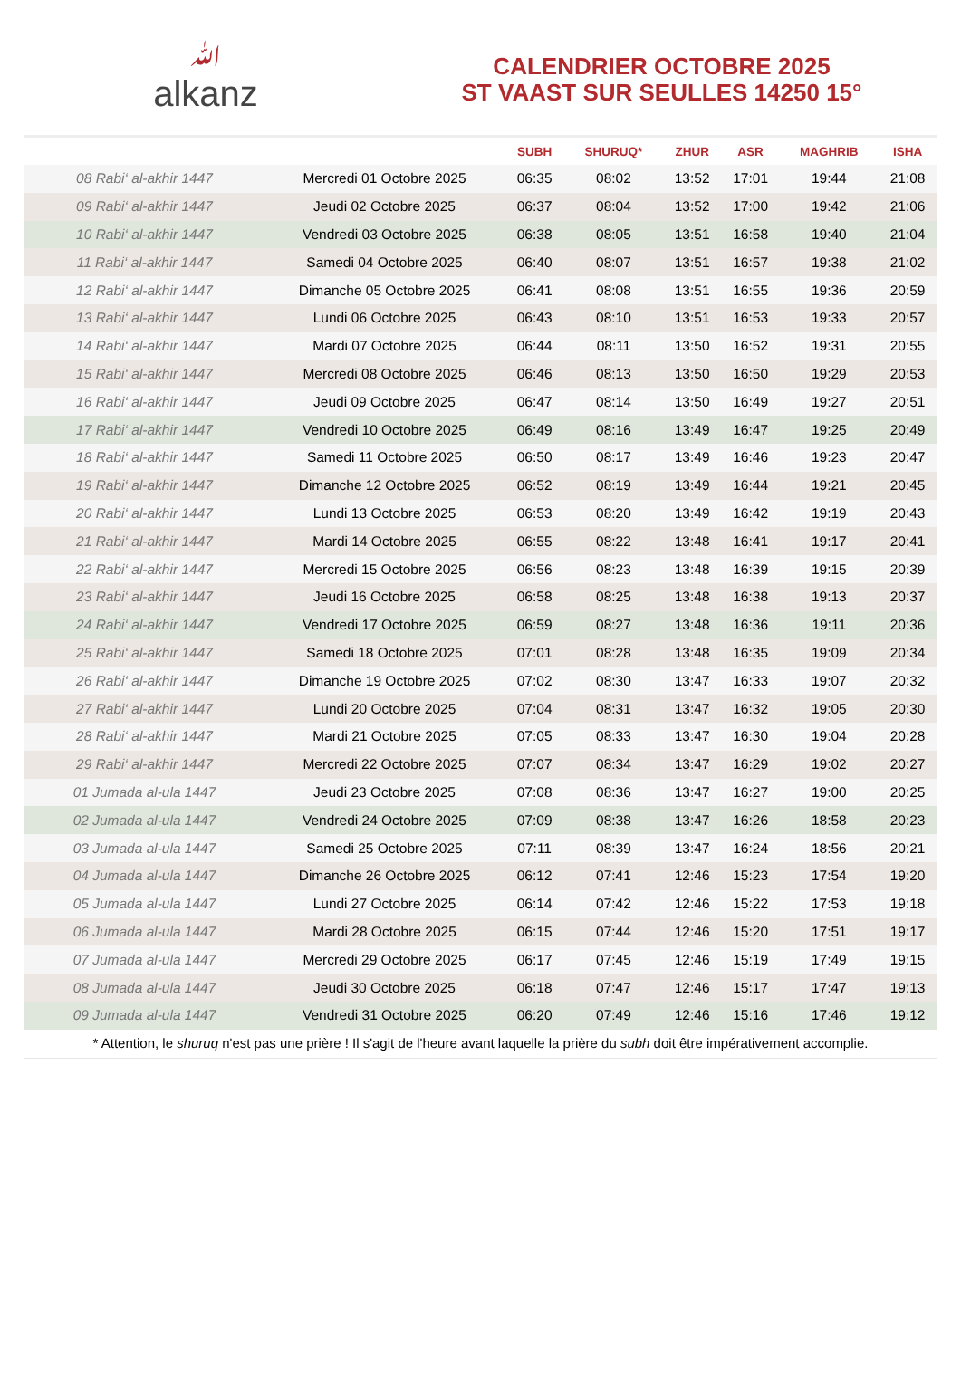ﷲalkanz
CALENDRIER OCTOBRE 2025
ST VAAST SUR SEULLES 14250 15°
| | | SUBH | SHURUQ* | ZHUR | ASR | MAGHRIB | ISHA |
| --- | --- | --- | --- | --- | --- | --- | --- |
| 08 Rabi‘ al-akhir 1447 | Mercredi 01 Octobre 2025 | 06:35 | 08:02 | 13:52 | 17:01 | 19:44 | 21:08 |
| 09 Rabi‘ al-akhir 1447 | Jeudi 02 Octobre 2025 | 06:37 | 08:04 | 13:52 | 17:00 | 19:42 | 21:06 |
| 10 Rabi‘ al-akhir 1447 | Vendredi 03 Octobre 2025 | 06:38 | 08:05 | 13:51 | 16:58 | 19:40 | 21:04 |
| 11 Rabi‘ al-akhir 1447 | Samedi 04 Octobre 2025 | 06:40 | 08:07 | 13:51 | 16:57 | 19:38 | 21:02 |
| 12 Rabi‘ al-akhir 1447 | Dimanche 05 Octobre 2025 | 06:41 | 08:08 | 13:51 | 16:55 | 19:36 | 20:59 |
| 13 Rabi‘ al-akhir 1447 | Lundi 06 Octobre 2025 | 06:43 | 08:10 | 13:51 | 16:53 | 19:33 | 20:57 |
| 14 Rabi‘ al-akhir 1447 | Mardi 07 Octobre 2025 | 06:44 | 08:11 | 13:50 | 16:52 | 19:31 | 20:55 |
| 15 Rabi‘ al-akhir 1447 | Mercredi 08 Octobre 2025 | 06:46 | 08:13 | 13:50 | 16:50 | 19:29 | 20:53 |
| 16 Rabi‘ al-akhir 1447 | Jeudi 09 Octobre 2025 | 06:47 | 08:14 | 13:50 | 16:49 | 19:27 | 20:51 |
| 17 Rabi‘ al-akhir 1447 | Vendredi 10 Octobre 2025 | 06:49 | 08:16 | 13:49 | 16:47 | 19:25 | 20:49 |
| 18 Rabi‘ al-akhir 1447 | Samedi 11 Octobre 2025 | 06:50 | 08:17 | 13:49 | 16:46 | 19:23 | 20:47 |
| 19 Rabi‘ al-akhir 1447 | Dimanche 12 Octobre 2025 | 06:52 | 08:19 | 13:49 | 16:44 | 19:21 | 20:45 |
| 20 Rabi‘ al-akhir 1447 | Lundi 13 Octobre 2025 | 06:53 | 08:20 | 13:49 | 16:42 | 19:19 | 20:43 |
| 21 Rabi‘ al-akhir 1447 | Mardi 14 Octobre 2025 | 06:55 | 08:22 | 13:48 | 16:41 | 19:17 | 20:41 |
| 22 Rabi‘ al-akhir 1447 | Mercredi 15 Octobre 2025 | 06:56 | 08:23 | 13:48 | 16:39 | 19:15 | 20:39 |
| 23 Rabi‘ al-akhir 1447 | Jeudi 16 Octobre 2025 | 06:58 | 08:25 | 13:48 | 16:38 | 19:13 | 20:37 |
| 24 Rabi‘ al-akhir 1447 | Vendredi 17 Octobre 2025 | 06:59 | 08:27 | 13:48 | 16:36 | 19:11 | 20:36 |
| 25 Rabi‘ al-akhir 1447 | Samedi 18 Octobre 2025 | 07:01 | 08:28 | 13:48 | 16:35 | 19:09 | 20:34 |
| 26 Rabi‘ al-akhir 1447 | Dimanche 19 Octobre 2025 | 07:02 | 08:30 | 13:47 | 16:33 | 19:07 | 20:32 |
| 27 Rabi‘ al-akhir 1447 | Lundi 20 Octobre 2025 | 07:04 | 08:31 | 13:47 | 16:32 | 19:05 | 20:30 |
| 28 Rabi‘ al-akhir 1447 | Mardi 21 Octobre 2025 | 07:05 | 08:33 | 13:47 | 16:30 | 19:04 | 20:28 |
| 29 Rabi‘ al-akhir 1447 | Mercredi 22 Octobre 2025 | 07:07 | 08:34 | 13:47 | 16:29 | 19:02 | 20:27 |
| 01 Jumada al-ula 1447 | Jeudi 23 Octobre 2025 | 07:08 | 08:36 | 13:47 | 16:27 | 19:00 | 20:25 |
| 02 Jumada al-ula 1447 | Vendredi 24 Octobre 2025 | 07:09 | 08:38 | 13:47 | 16:26 | 18:58 | 20:23 |
| 03 Jumada al-ula 1447 | Samedi 25 Octobre 2025 | 07:11 | 08:39 | 13:47 | 16:24 | 18:56 | 20:21 |
| 04 Jumada al-ula 1447 | Dimanche 26 Octobre 2025 | 06:12 | 07:41 | 12:46 | 15:23 | 17:54 | 19:20 |
| 05 Jumada al-ula 1447 | Lundi 27 Octobre 2025 | 06:14 | 07:42 | 12:46 | 15:22 | 17:53 | 19:18 |
| 06 Jumada al-ula 1447 | Mardi 28 Octobre 2025 | 06:15 | 07:44 | 12:46 | 15:20 | 17:51 | 19:17 |
| 07 Jumada al-ula 1447 | Mercredi 29 Octobre 2025 | 06:17 | 07:45 | 12:46 | 15:19 | 17:49 | 19:15 |
| 08 Jumada al-ula 1447 | Jeudi 30 Octobre 2025 | 06:18 | 07:47 | 12:46 | 15:17 | 17:47 | 19:13 |
| 09 Jumada al-ula 1447 | Vendredi 31 Octobre 2025 | 06:20 | 07:49 | 12:46 | 15:16 | 17:46 | 19:12 |
* Attention, le shuruq n'est pas une prière ! Il s'agit de l'heure avant laquelle la prière du subh doit être impérativement accomplie.